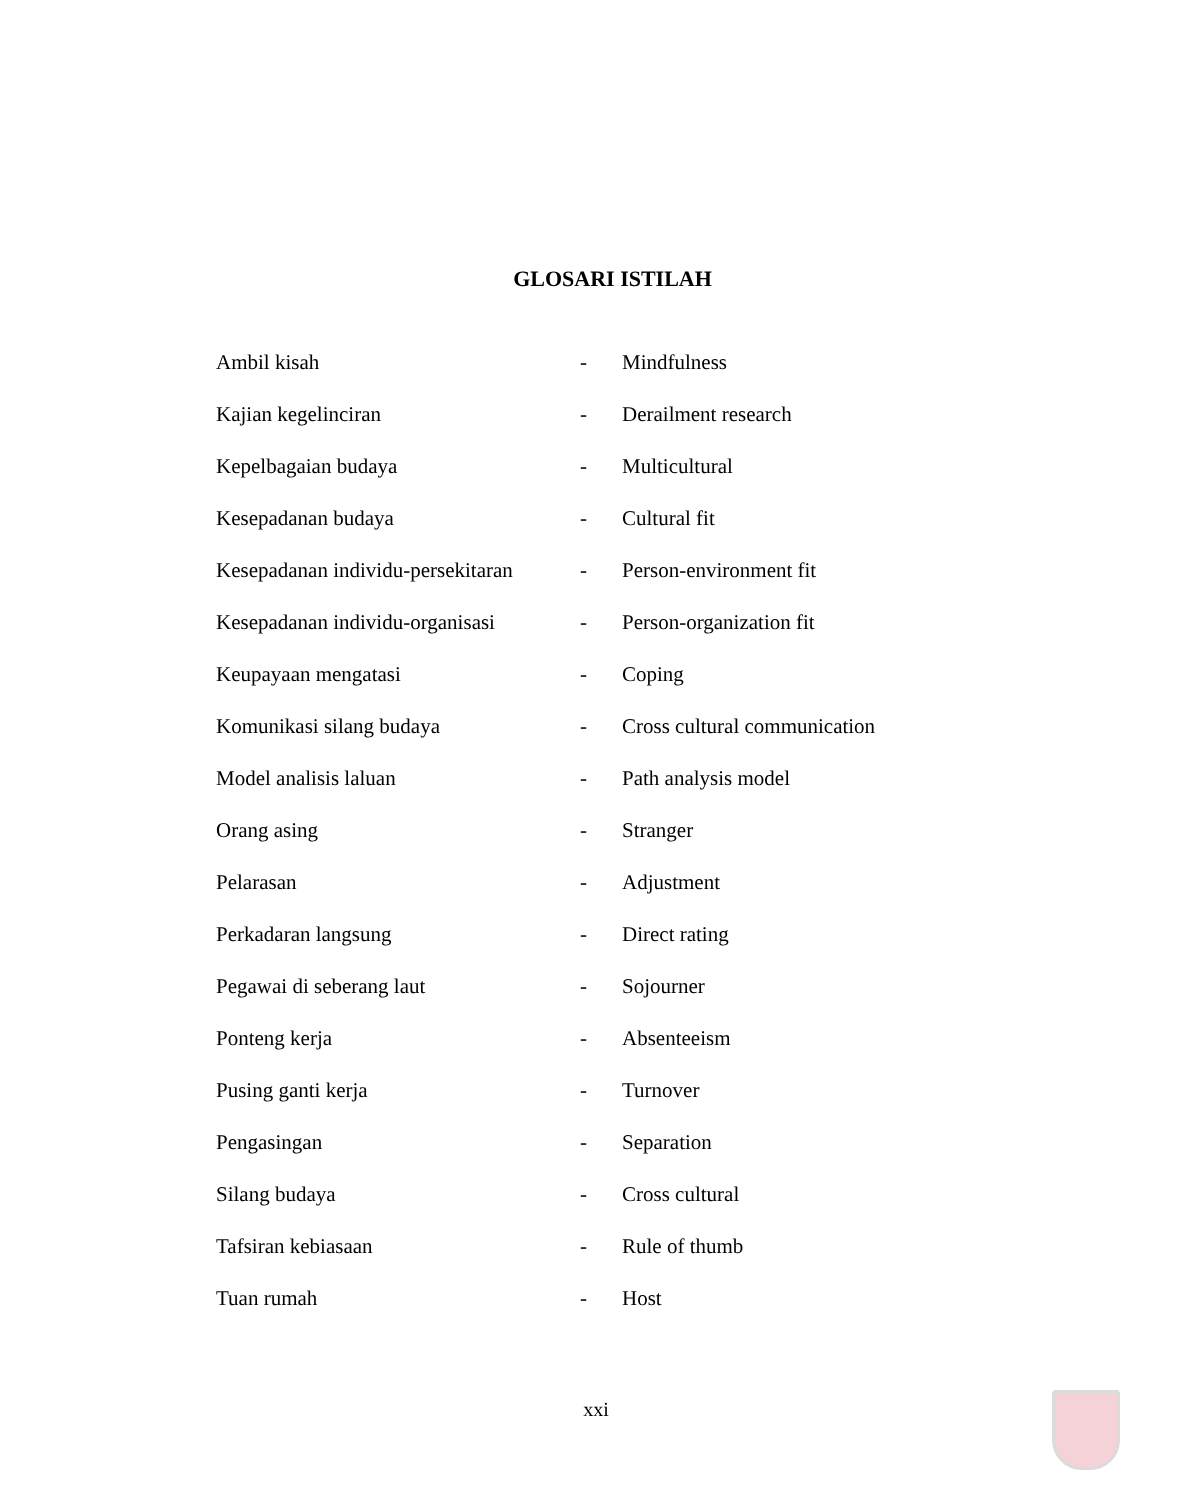GLOSARI ISTILAH
| Ambil kisah | - | Mindfulness |
| Kajian kegelinciran | - | Derailment research |
| Kepelbagaian budaya | - | Multicultural |
| Kesepadanan budaya | - | Cultural fit |
| Kesepadanan individu-persekitaran | - | Person-environment fit |
| Kesepadanan individu-organisasi | - | Person-organization fit |
| Keupayaan mengatasi | - | Coping |
| Komunikasi silang budaya | - | Cross cultural communication |
| Model analisis laluan | - | Path analysis model |
| Orang asing | - | Stranger |
| Pelarasan | - | Adjustment |
| Perkadaran langsung | - | Direct rating |
| Pegawai di seberang laut | - | Sojourner |
| Ponteng kerja | - | Absenteeism |
| Pusing ganti kerja | - | Turnover |
| Pengasingan | - | Separation |
| Silang budaya | - | Cross cultural |
| Tafsiran kebiasaan | - | Rule of thumb |
| Tuan rumah | - | Host |
xxi